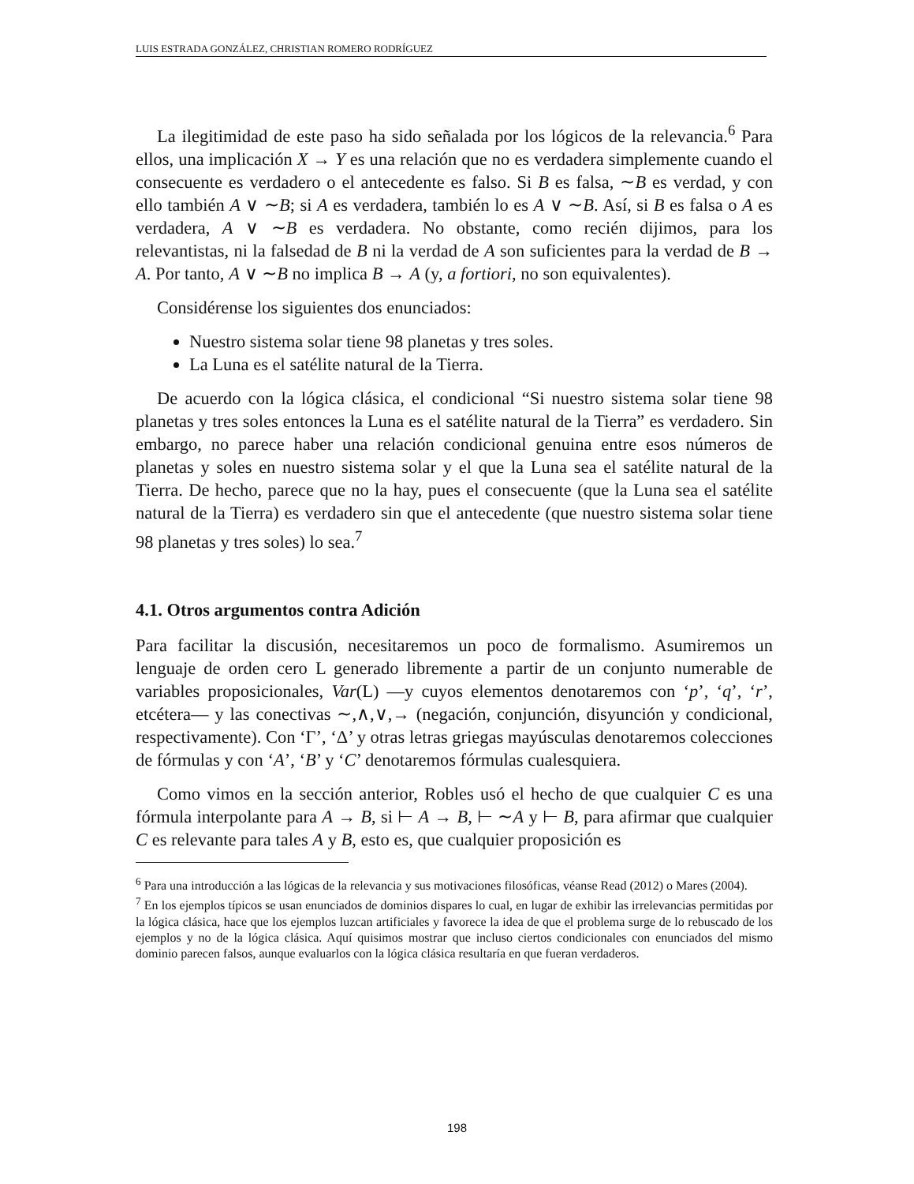LUIS ESTRADA GONZÁLEZ, CHRISTIAN ROMERO RODRÍGUEZ
La ilegitimidad de este paso ha sido señalada por los lógicos de la relevancia.<sup>6</sup> Para ellos, una implicación X → Y es una relación que no es verdadera simplemente cuando el consecuente es verdadero o el antecedente es falso. Si B es falsa, ∼B es verdad, y con ello también A ∨ ∼B; si A es verdadera, también lo es A ∨ ∼B. Así, si B es falsa o A es verdadera, A ∨ ∼B es verdadera. No obstante, como recién dijimos, para los relevantistas, ni la falsedad de B ni la verdad de A son suficientes para la verdad de B → A. Por tanto, A ∨ ∼B no implica B → A (y, a fortiori, no son equivalentes).
Considérense los siguientes dos enunciados:
Nuestro sistema solar tiene 98 planetas y tres soles.
La Luna es el satélite natural de la Tierra.
De acuerdo con la lógica clásica, el condicional “Si nuestro sistema solar tiene 98 planetas y tres soles entonces la Luna es el satélite natural de la Tierra” es verdadero. Sin embargo, no parece haber una relación condicional genuina entre esos números de planetas y soles en nuestro sistema solar y el que la Luna sea el satélite natural de la Tierra. De hecho, parece que no la hay, pues el consecuente (que la Luna sea el satélite natural de la Tierra) es verdadero sin que el antecedente (que nuestro sistema solar tiene 98 planetas y tres soles) lo sea.<sup>7</sup>
4.1. Otros argumentos contra Adición
Para facilitar la discusión, necesitaremos un poco de formalismo. Asumiremos un lenguaje de orden cero L generado libremente a partir de un conjunto numerable de variables proposicionales, Var(L) —y cuyos elementos denotaremos con ‘p’, ‘q’, ‘r’, etcétera— y las conectivas ∼,∧,∨,→ (negación, conjunción, disyunción y condicional, respectivamente). Con ‘Γ’, ‘Δ’ y otras letras griegas mayúsculas denotaremos colecciones de fórmulas y con ‘A’, ‘B’ y ‘C’ denotaremos fórmulas cualesquiera.
Como vimos en la sección anterior, Robles usó el hecho de que cualquier C es una fórmula interpolante para A → B, si ⊢ A → B, ⊢ ∼A y ⊢ B, para afirmar que cualquier C es relevante para tales A y B, esto es, que cualquier proposición es
<sup>6</sup> Para una introducción a las lógicas de la relevancia y sus motivaciones filosóficas, véanse Read (2012) o Mares (2004).
<sup>7</sup> En los ejemplos típicos se usan enunciados de dominios dispares lo cual, en lugar de exhibir las irrelevancias permitidas por la lógica clásica, hace que los ejemplos luzcan artificiales y favorece la idea de que el problema surge de lo rebuscado de los ejemplos y no de la lógica clásica. Aquí quisimos mostrar que incluso ciertos condicionales con enunciados del mismo dominio parecen falsos, aunque evaluarlos con la lógica clásica resultaría en que fueran verdaderos.
198